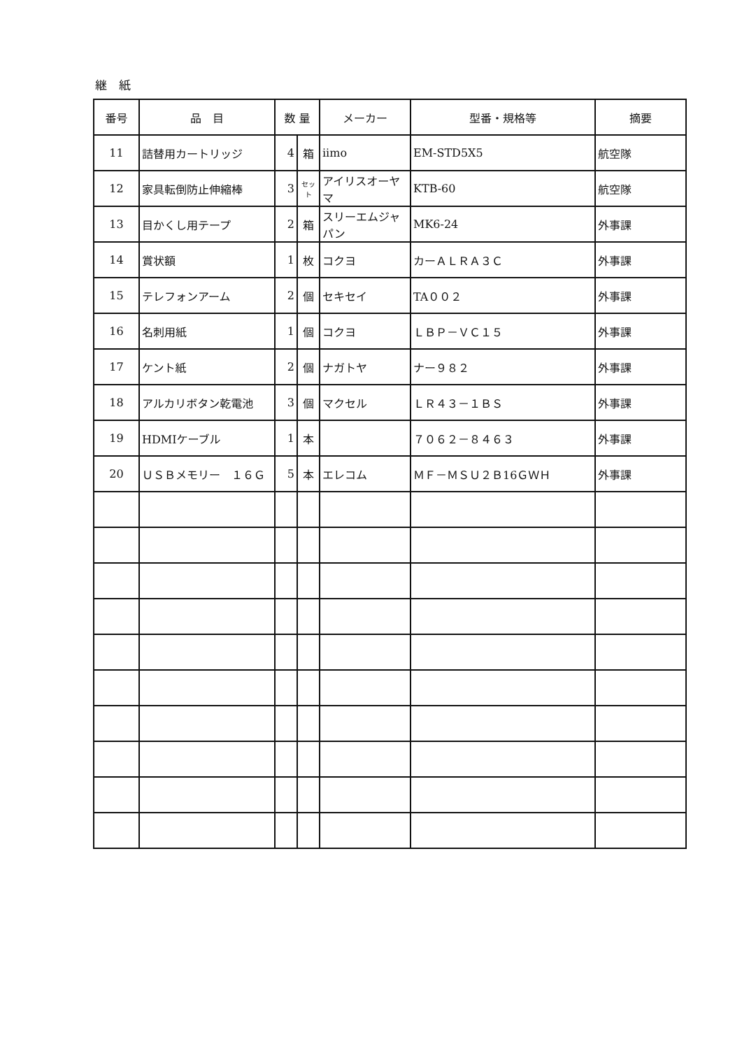継　紙
| 番号 | 品 目 | 数 量 | | メーカー | 型番・規格等 | 摘要 |
| --- | --- | --- | --- | --- | --- | --- |
| 11 | 詰替用カートリッジ | 4 | 箱 | iimo | EM-STD5X5 | 航空隊 |
| 12 | 家具転倒防止伸縮棒 | 3 | セット | アイリスオーヤマ | KTB-60 | 航空隊 |
| 13 | 目かくし用テープ | 2 | 箱 | スリーエムジャパン | MK6-24 | 外事課 |
| 14 | 賞状額 | 1 | 枚 | コクヨ | カーＡＬＲＡ３Ｃ | 外事課 |
| 15 | テレフォンアーム | 2 | 個 | セキセイ | TA００２ | 外事課 |
| 16 | 名刺用紙 | 1 | 個 | コクヨ | ＬＢＰ－ＶＣ１５ | 外事課 |
| 17 | ケント紙 | 2 | 個 | ナガトヤ | ナー９８２ | 外事課 |
| 18 | アルカリボタン乾電池 | 3 | 個 | マクセル | ＬＲ４３－１ＢＳ | 外事課 |
| 19 | HDMIケーブル | 1 | 本 | | ７０６２－８４６３ | 外事課 |
| 20 | ＵＳＢメモリー １６Ｇ | 5 | 本 | エレコム | ＭＦ－ＭＳＵ２Ｂ16ＧＷＨ | 外事課 |